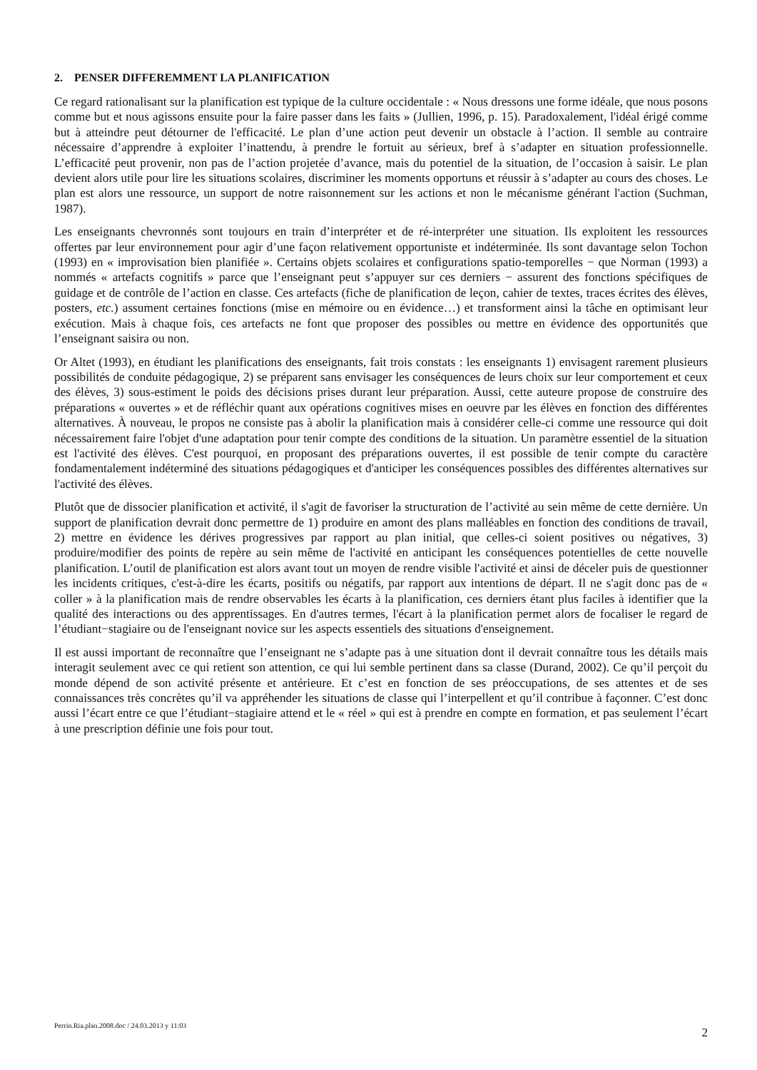2. PENSER DIFFEREMMENT LA PLANIFICATION
Ce regard rationalisant sur la planification est typique de la culture occidentale : « Nous dressons une forme idéale, que nous posons comme but et nous agissons ensuite pour la faire passer dans les faits » (Jullien, 1996, p. 15). Paradoxalement, l'idéal érigé comme but à atteindre peut détourner de l'efficacité. Le plan d’une action peut devenir un obstacle à l’action. Il semble au contraire nécessaire d’apprendre à exploiter l’inattendu, à prendre le fortuit au sérieux, bref à s’adapter en situation professionnelle. L’efficacité peut provenir, non pas de l’action projetée d’avance, mais du potentiel de la situation, de l’occasion à saisir. Le plan devient alors utile pour lire les situations scolaires, discriminer les moments opportuns et réussir à s’adapter au cours des choses. Le plan est alors une ressource, un support de notre raisonnement sur les actions et non le mécanisme générant l'action (Suchman, 1987).
Les enseignants chevronnés sont toujours en train d’interpréter et de ré-interpréter une situation. Ils exploitent les ressources offertes par leur environnement pour agir d’une façon relativement opportuniste et indéterminée. Ils sont davantage selon Tochon (1993) en « improvisation bien planifiée ». Certains objets scolaires et configurations spatio-temporelles − que Norman (1993) a nommés « artefacts cognitifs » parce que l’enseignant peut s’appuyer sur ces derniers − assurent des fonctions spécifiques de guidage et de contrôle de l’action en classe. Ces artefacts (fiche de planification de leçon, cahier de textes, traces écrites des élèves, posters, etc.) assument certaines fonctions (mise en mémoire ou en évidence…) et transforment ainsi la tâche en optimisant leur exécution. Mais à chaque fois, ces artefacts ne font que proposer des possibles ou mettre en évidence des opportunités que l’enseignant saisira ou non.
Or Altet (1993), en étudiant les planifications des enseignants, fait trois constats : les enseignants 1) envisagent rarement plusieurs possibilités de conduite pédagogique, 2) se préparent sans envisager les conséquences de leurs choix sur leur comportement et ceux des élèves, 3) sous-estiment le poids des décisions prises durant leur préparation. Aussi, cette auteure propose de construire des préparations « ouvertes » et de réfléchir quant aux opérations cognitives mises en oeuvre par les élèves en fonction des différentes alternatives. À nouveau, le propos ne consiste pas à abolir la planification mais à considérer celle-ci comme une ressource qui doit nécessairement faire l'objet d'une adaptation pour tenir compte des conditions de la situation. Un paramètre essentiel de la situation est l'activité des élèves. C'est pourquoi, en proposant des préparations ouvertes, il est possible de tenir compte du caractère fondamentalement indéterminé des situations pédagogiques et d'anticiper les conséquences possibles des différentes alternatives sur l'activité des élèves.
Plutôt que de dissocier planification et activité, il s'agit de favoriser la structuration de l’activité au sein même de cette dernière. Un support de planification devrait donc permettre de 1) produire en amont des plans malléables en fonction des conditions de travail, 2) mettre en évidence les dérives progressives par rapport au plan initial, que celles-ci soient positives ou négatives, 3) produire/modifier des points de repère au sein même de l'activité en anticipant les conséquences potentielles de cette nouvelle planification. L’outil de planification est alors avant tout un moyen de rendre visible l'activité et ainsi de déceler puis de questionner les incidents critiques, c'est-à-dire les écarts, positifs ou négatifs, par rapport aux intentions de départ. Il ne s'agit donc pas de « coller » à la planification mais de rendre observables les écarts à la planification, ces derniers étant plus faciles à identifier que la qualité des interactions ou des apprentissages. En d'autres termes, l'écart à la planification permet alors de focaliser le regard de l’étudiant−stagiaire ou de l'enseignant novice sur les aspects essentiels des situations d'enseignement.
Il est aussi important de reconnaître que l’enseignant ne s’adapte pas à une situation dont il devrait connaître tous les détails mais interagit seulement avec ce qui retient son attention, ce qui lui semble pertinent dans sa classe (Durand, 2002). Ce qu’il perçoit du monde dépend de son activité présente et antérieure. Et c’est en fonction de ses préoccupations, de ses attentes et de ses connaissances très concrètes qu’il va appréhender les situations de classe qui l’interpellent et qu’il contribue à façonner. C’est donc aussi l’écart entre ce que l’étudiant−stagiaire attend et le « réel » qui est à prendre en compte en formation, et pas seulement l’écart à une prescription définie une fois pour tout.
Perrin.Ria.plan.2008.doc / 24.03.2013 y 11:03
2